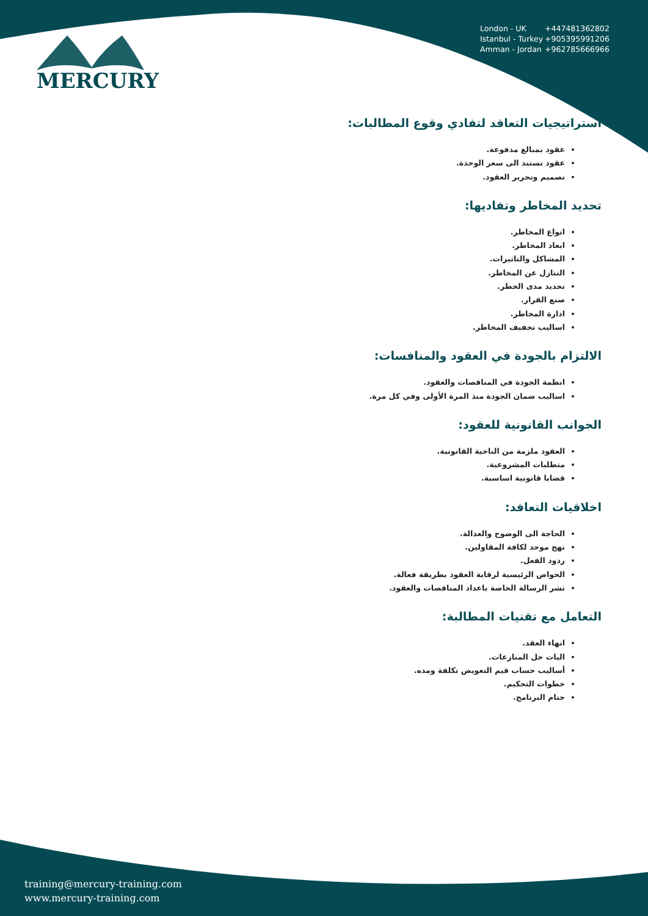MERCURY
London - UK +447481362802
Istanbul - Turkey +905395991206
Amman - Jordan +962785666966
استراتيجيات التعاقد لتفادي وقوع المطالبات:
عقود بمبالغ مدفوعة.
عقود تستند الى سعر الوحدة.
تصميم وتحرير العقود.
تحديد المخاطر وتفاديها:
انواع المخاطر.
ابعاد المخاطر.
المشاكل والتاثيرات.
التنازل عن المخاطر.
تحديد مدى الخطر.
صنع القرار.
ادارة المخاطر.
اساليب تخفيف المخاطر.
الالتزام بالجودة في العقود والمنافسات:
انظمة الجودة في المناقصات والعقود.
اساليب ضمان الجودة منذ المرة الأولى وفي كل مرة.
الجوانب القانونية للعقود:
العقود ملزمة من الناحية القانونية.
متطلبات المشروعية.
قضايا قانونية اساسية.
اخلاقيات التعاقد:
الحاجة الى الوضوح والعدالة.
نهج موحد لكافة المقاولين.
ردود الفعل.
الخواص الرئيسية لرقابة العقود بطريقة فعالة.
نشر الرسالة الخاصة باعداد المناقصات والعقود.
التعامل مع تقنيات المطالبة:
انهاء العقد.
اليات حل المنازعات.
أساليب حساب قيم التعويض تكلفة ومده.
خطوات التحكيم.
ختام البرنامج.
training@mercury-training.com
www.mercury-training.com